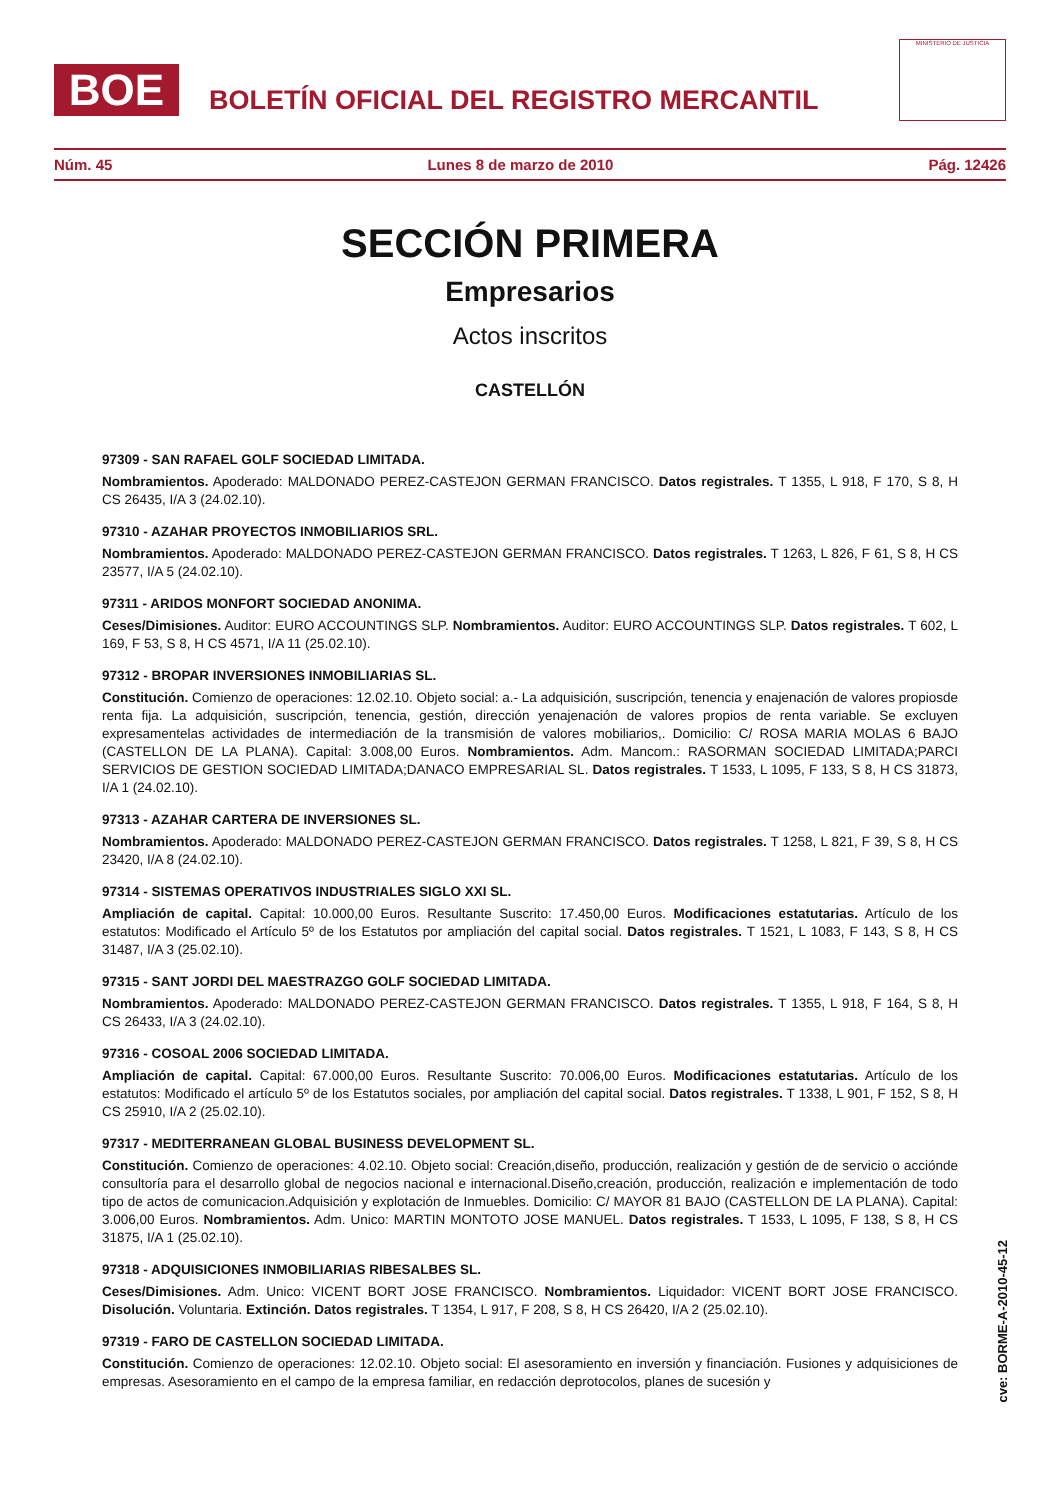BOE
BOLETÍN OFICIAL DEL REGISTRO MERCANTIL
MINISTERIO DE JUSTICIA
Núm. 45 Lunes 8 de marzo de 2010 Pág. 12426
SECCIÓN PRIMERA
Empresarios
Actos inscritos
CASTELLÓN
97309 - SAN RAFAEL GOLF SOCIEDAD LIMITADA.
Nombramientos. Apoderado: MALDONADO PEREZ-CASTEJON GERMAN FRANCISCO. Datos registrales. T 1355, L 918, F 170, S 8, H CS 26435, I/A 3 (24.02.10).
97310 - AZAHAR PROYECTOS INMOBILIARIOS SRL.
Nombramientos. Apoderado: MALDONADO PEREZ-CASTEJON GERMAN FRANCISCO. Datos registrales. T 1263, L 826, F 61, S 8, H CS 23577, I/A 5 (24.02.10).
97311 - ARIDOS MONFORT SOCIEDAD ANONIMA.
Ceses/Dimisiones. Auditor: EURO ACCOUNTINGS SLP. Nombramientos. Auditor: EURO ACCOUNTINGS SLP. Datos registrales. T 602, L 169, F 53, S 8, H CS 4571, I/A 11 (25.02.10).
97312 - BROPAR INVERSIONES INMOBILIARIAS SL.
Constitución. Comienzo de operaciones: 12.02.10. Objeto social: a.- La adquisición, suscripción, tenencia y enajenación de valores propiosde renta fija. La adquisición, suscripción, tenencia, gestión, dirección yenajenación de valores propios de renta variable. Se excluyen expresamentelas actividades de intermediación de la transmisión de valores mobiliarios,. Domicilio: C/ ROSA MARIA MOLAS 6 BAJO (CASTELLON DE LA PLANA). Capital: 3.008,00 Euros. Nombramientos. Adm. Mancom.: RASORMAN SOCIEDAD LIMITADA;PARCI SERVICIOS DE GESTION SOCIEDAD LIMITADA;DANACO EMPRESARIAL SL. Datos registrales. T 1533, L 1095, F 133, S 8, H CS 31873, I/A 1 (24.02.10).
97313 - AZAHAR CARTERA DE INVERSIONES SL.
Nombramientos. Apoderado: MALDONADO PEREZ-CASTEJON GERMAN FRANCISCO. Datos registrales. T 1258, L 821, F 39, S 8, H CS 23420, I/A 8 (24.02.10).
97314 - SISTEMAS OPERATIVOS INDUSTRIALES SIGLO XXI SL.
Ampliación de capital. Capital: 10.000,00 Euros. Resultante Suscrito: 17.450,00 Euros. Modificaciones estatutarias. Artículo de los estatutos: Modificado el Artículo 5º de los Estatutos por ampliación del capital social. Datos registrales. T 1521, L 1083, F 143, S 8, H CS 31487, I/A 3 (25.02.10).
97315 - SANT JORDI DEL MAESTRAZGO GOLF SOCIEDAD LIMITADA.
Nombramientos. Apoderado: MALDONADO PEREZ-CASTEJON GERMAN FRANCISCO. Datos registrales. T 1355, L 918, F 164, S 8, H CS 26433, I/A 3 (24.02.10).
97316 - COSOAL 2006 SOCIEDAD LIMITADA.
Ampliación de capital. Capital: 67.000,00 Euros. Resultante Suscrito: 70.006,00 Euros. Modificaciones estatutarias. Artículo de los estatutos: Modificado el artículo 5º de los Estatutos sociales, por ampliación del capital social. Datos registrales. T 1338, L 901, F 152, S 8, H CS 25910, I/A 2 (25.02.10).
97317 - MEDITERRANEAN GLOBAL BUSINESS DEVELOPMENT SL.
Constitución. Comienzo de operaciones: 4.02.10. Objeto social: Creación,diseño, producción, realización y gestión de de servicio o acciónde consultoría para el desarrollo global de negocios nacional e internacional.Diseño,creación, producción, realización e implementación de todo tipo de actos de comunicacion.Adquisición y explotación de Inmuebles. Domicilio: C/ MAYOR 81 BAJO (CASTELLON DE LA PLANA). Capital: 3.006,00 Euros. Nombramientos. Adm. Unico: MARTIN MONTOTO JOSE MANUEL. Datos registrales. T 1533, L 1095, F 138, S 8, H CS 31875, I/A 1 (25.02.10).
97318 - ADQUISICIONES INMOBILIARIAS RIBESALBES SL.
Ceses/Dimisiones. Adm. Unico: VICENT BORT JOSE FRANCISCO. Nombramientos. Liquidador: VICENT BORT JOSE FRANCISCO. Disolución. Voluntaria. Extinción. Datos registrales. T 1354, L 917, F 208, S 8, H CS 26420, I/A 2 (25.02.10).
97319 - FARO DE CASTELLON SOCIEDAD LIMITADA.
Constitución. Comienzo de operaciones: 12.02.10. Objeto social: El asesoramiento en inversión y financiación. Fusiones y adquisiciones de empresas. Asesoramiento en el campo de la empresa familiar, en redacción deprotocolos, planes de sucesión y
cve: BORME-A-2010-45-12